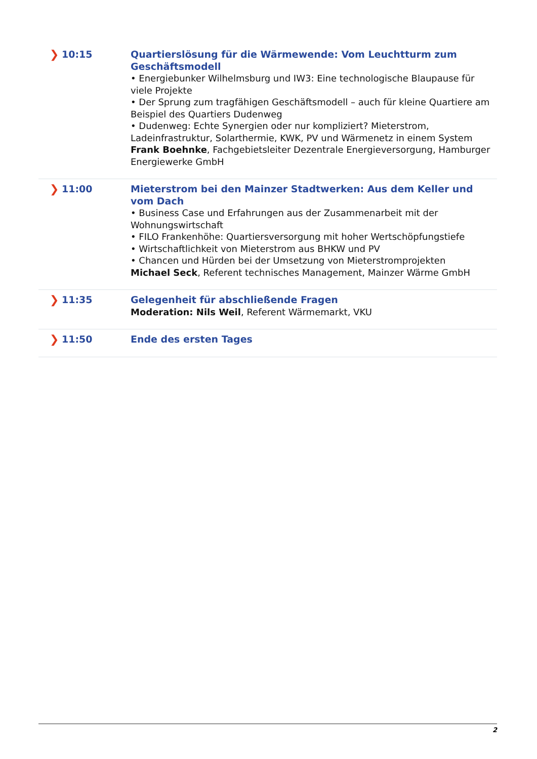| ❯ | 10:15 | Quartierslösung für die Wärmewende: Vom Leuchtturm zum Geschäftsmodell • Energiebunker Wilhelmsburg und IW3: Eine technologische Blaupause für viele Projekte • Der Sprung zum tragfähigen Geschäftsmodell – auch für kleine Quartiere am Beispiel des Quartiers Dudenweg • Dudenweg: Echte Synergien oder nur kompliziert? Mieterstrom, Ladeinfrastruktur, Solarthermie, KWK, PV und Wärmenetz in einem System Frank Boehnke , Fachgebietsleiter Dezentrale Energieversorgung, Hamburger Energiewerke GmbH |
| ❯ | 11:00 | Mieterstrom bei den Mainzer Stadtwerken: Aus dem Keller und vom Dach • Business Case und Erfahrungen aus der Zusammenarbeit mit der Wohnungswirtschaft • FILO Frankenhöhe: Quartiersversorgung mit hoher Wertschöpfungstiefe • Wirtschaftlichkeit von Mieterstrom aus BHKW und PV • Chancen und Hürden bei der Umsetzung von Mieterstromprojekten Michael Seck , Referent technisches Management, Mainzer Wärme GmbH |
| ❯ | 11:35 | Gelegenheit für abschließende Fragen Moderation: Nils Weil , Referent Wärmemarkt, VKU |
| ❯ | 11:50 | Ende des ersten Tages |
2